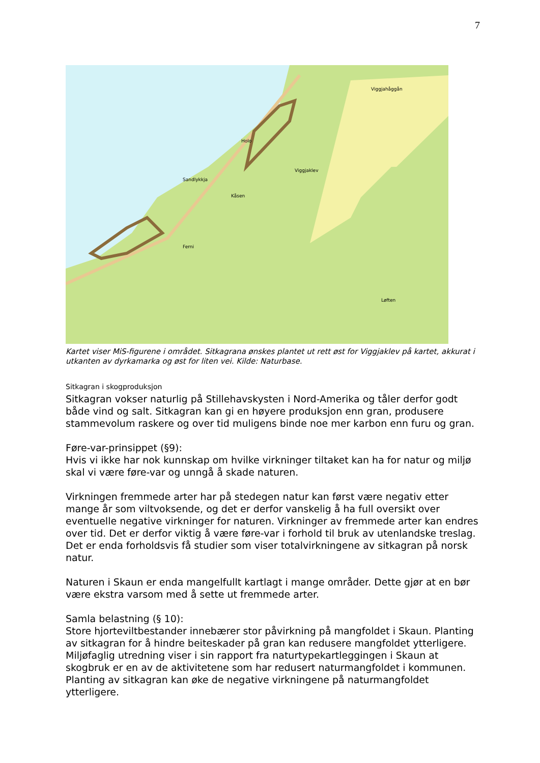7
Viggjahåggån
Sandlykkja
Viggjaklev
Løften
Ferni
Kåsen
Holo
Kartet viser MiS-figurene i området. Sitkagrana ønskes plantet ut rett øst for Viggjaklev på kartet, akkurat i utkanten av dyrkamarka og øst for liten vei. Kilde: Naturbase.
Sitkagran i skogproduksjon
Sitkagran vokser naturlig på Stillehavskysten i Nord-Amerika og tåler derfor godt både vind og salt. Sitkagran kan gi en høyere produksjon enn gran, produsere stammevolum raskere og over tid muligens binde noe mer karbon enn furu og gran.
Føre-var-prinsippet (§9):
Hvis vi ikke har nok kunnskap om hvilke virkninger tiltaket kan ha for natur og miljø skal vi være føre-var og unngå å skade naturen.
Virkningen fremmede arter har på stedegen natur kan først være negativ etter mange år som viltvoksende, og det er derfor vanskelig å ha full oversikt over eventuelle negative virkninger for naturen. Virkninger av fremmede arter kan endres over tid. Det er derfor viktig å være føre-var i forhold til bruk av utenlandske treslag. Det er enda forholdsvis få studier som viser totalvirkningene av sitkagran på norsk natur.
Naturen i Skaun er enda mangelfullt kartlagt i mange områder. Dette gjør at en bør være ekstra varsom med å sette ut fremmede arter.
Samla belastning (§ 10):
Store hjorteviltbestander innebærer stor påvirkning på mangfoldet i Skaun. Planting av sitkagran for å hindre beiteskader på gran kan redusere mangfoldet ytterligere. Miljøfaglig utredning viser i sin rapport fra naturtypekartleggingen i Skaun at skogbruk er en av de aktivitetene som har redusert naturmangfoldet i kommunen. Planting av sitkagran kan øke de negative virkningene på naturmangfoldet ytterligere.